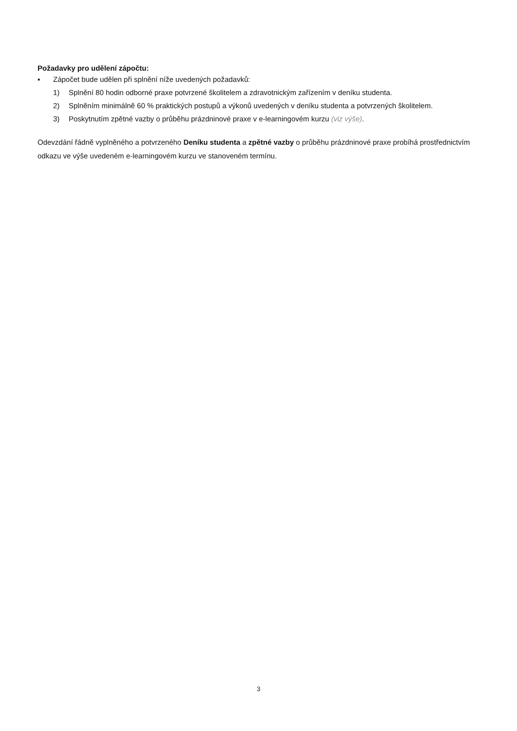Požadavky pro udělení zápočtu:
▪ Zápočet bude udělen při splnění níže uvedených požadavků:
1) Splnění 80 hodin odborné praxe potvrzené školitelem a zdravotnickým zařízením v deníku studenta.
2) Splněním minimálně 60 % praktických postupů a výkonů uvedených v deníku studenta a potvrzených školitelem.
3) Poskytnutím zpětné vazby o průběhu prázdninové praxe v e-learningovém kurzu (viz výše).
Odevzdání řádně vyplněného a potvrzeného Deníku studenta a zpětné vazby o průběhu prázdninové praxe probíhá prostřednictvím odkazu ve výše uvedeném e-learningovém kurzu ve stanoveném termínu.
3